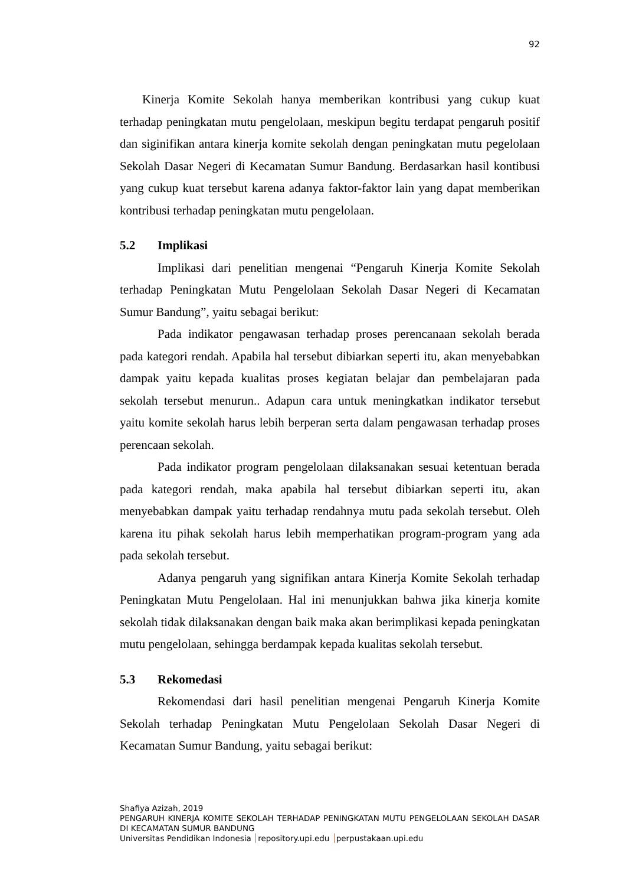92
Kinerja Komite Sekolah hanya memberikan kontribusi yang cukup kuat terhadap peningkatan mutu pengelolaan, meskipun begitu terdapat pengaruh positif dan siginifikan antara kinerja komite sekolah dengan peningkatan mutu pegelolaan Sekolah Dasar Negeri di Kecamatan Sumur Bandung. Berdasarkan hasil kontibusi yang cukup kuat tersebut karena adanya faktor-faktor lain yang dapat memberikan kontribusi terhadap peningkatan mutu pengelolaan.
5.2 Implikasi
Implikasi dari penelitian mengenai “Pengaruh Kinerja Komite Sekolah terhadap Peningkatan Mutu Pengelolaan Sekolah Dasar Negeri di Kecamatan Sumur Bandung”, yaitu sebagai berikut:
Pada indikator pengawasan terhadap proses perencanaan sekolah berada pada kategori rendah. Apabila hal tersebut dibiarkan seperti itu, akan menyebabkan dampak yaitu kepada kualitas proses kegiatan belajar dan pembelajaran pada sekolah tersebut menurun.. Adapun cara untuk meningkatkan indikator tersebut yaitu komite sekolah harus lebih berperan serta dalam pengawasan terhadap proses perencaan sekolah.
Pada indikator program pengelolaan dilaksanakan sesuai ketentuan berada pada kategori rendah, maka apabila hal tersebut dibiarkan seperti itu, akan menyebabkan dampak yaitu terhadap rendahnya mutu pada sekolah tersebut. Oleh karena itu pihak sekolah harus lebih memperhatikan program-program yang ada pada sekolah tersebut.
Adanya pengaruh yang signifikan antara Kinerja Komite Sekolah terhadap Peningkatan Mutu Pengelolaan. Hal ini menunjukkan bahwa jika kinerja komite sekolah tidak dilaksanakan dengan baik maka akan berimplikasi kepada peningkatan mutu pengelolaan, sehingga berdampak kepada kualitas sekolah tersebut.
5.3 Rekomedasi
Rekomendasi dari hasil penelitian mengenai Pengaruh Kinerja Komite Sekolah terhadap Peningkatan Mutu Pengelolaan Sekolah Dasar Negeri di Kecamatan Sumur Bandung, yaitu sebagai berikut:
Shafiya Azizah, 2019
PENGARUH KINERJA KOMITE SEKOLAH TERHADAP PENINGKATAN MUTU PENGELOLAAN SEKOLAH DASAR DI KECAMATAN SUMUR BANDUNG
Universitas Pendidikan Indonesia repository.upi.edu perpustakaan.upi.edu